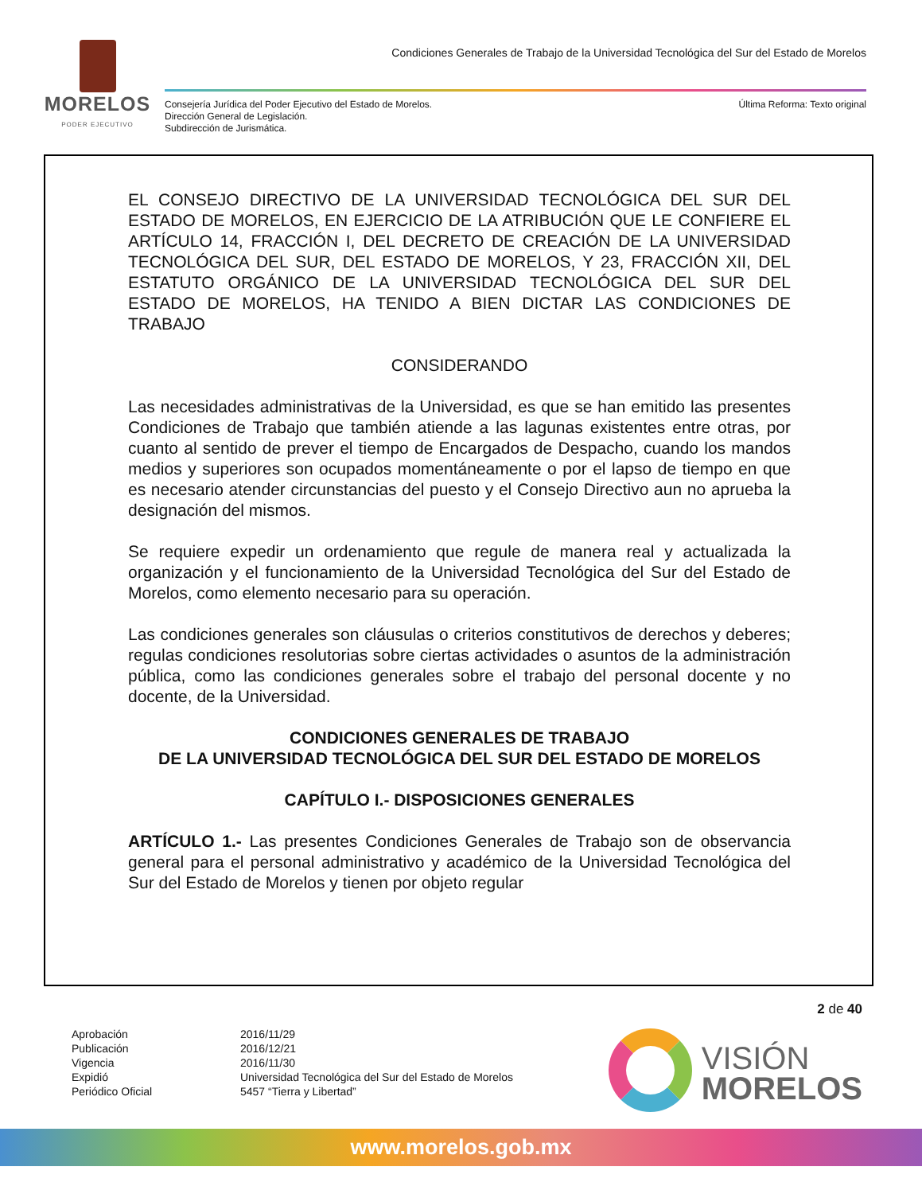MORELOS
PODER EJECUTIVO
Condiciones Generales de Trabajo de la Universidad Tecnológica del Sur del Estado de Morelos
Consejería Jurídica del Poder Ejecutivo del Estado de Morelos.
Dirección General de Legislación.
Subdirección de Jurismática.
Última Reforma: Texto original
EL CONSEJO DIRECTIVO DE LA UNIVERSIDAD TECNOLÓGICA DEL SUR DEL ESTADO DE MORELOS, EN EJERCICIO DE LA ATRIBUCIÓN QUE LE CONFIERE EL ARTÍCULO 14, FRACCIÓN I, DEL DECRETO DE CREACIÓN DE LA UNIVERSIDAD TECNOLÓGICA DEL SUR, DEL ESTADO DE MORELOS, Y 23, FRACCIÓN XII, DEL ESTATUTO ORGÁNICO DE LA UNIVERSIDAD TECNOLÓGICA DEL SUR DEL ESTADO DE MORELOS, HA TENIDO A BIEN DICTAR LAS CONDICIONES DE TRABAJO
CONSIDERANDO
Las necesidades administrativas de la Universidad, es que se han emitido las presentes Condiciones de Trabajo que también atiende a las lagunas existentes entre otras, por cuanto al sentido de prever el tiempo de Encargados de Despacho, cuando los mandos medios y superiores son ocupados momentáneamente o por el lapso de tiempo en que es necesario atender circunstancias del puesto y el Consejo Directivo aun no aprueba la designación del mismos.
Se requiere expedir un ordenamiento que regule de manera real y actualizada la organización y el funcionamiento de la Universidad Tecnológica del Sur del Estado de Morelos, como elemento necesario para su operación.
Las condiciones generales son cláusulas o criterios constitutivos de derechos y deberes; regulas condiciones resolutorias sobre ciertas actividades o asuntos de la administración pública, como las condiciones generales sobre el trabajo del personal docente y no docente, de la Universidad.
CONDICIONES GENERALES DE TRABAJO
DE LA UNIVERSIDAD TECNOLÓGICA DEL SUR DEL ESTADO DE MORELOS
CAPÍTULO I.- DISPOSICIONES GENERALES
ARTÍCULO 1.- Las presentes Condiciones Generales de Trabajo son de observancia general para el personal administrativo y académico de la Universidad Tecnológica del Sur del Estado de Morelos y tienen por objeto regular
2 de 40
Aprobación 2016/11/29 Publicación 2016/12/21 Vigencia 2016/11/30 Expidió Universidad Tecnológica del Sur del Estado de Morelos Periódico Oficial 5457 “Tierra y Libertad”
VISIÓN
MORELOS
www.morelos.gob.mx